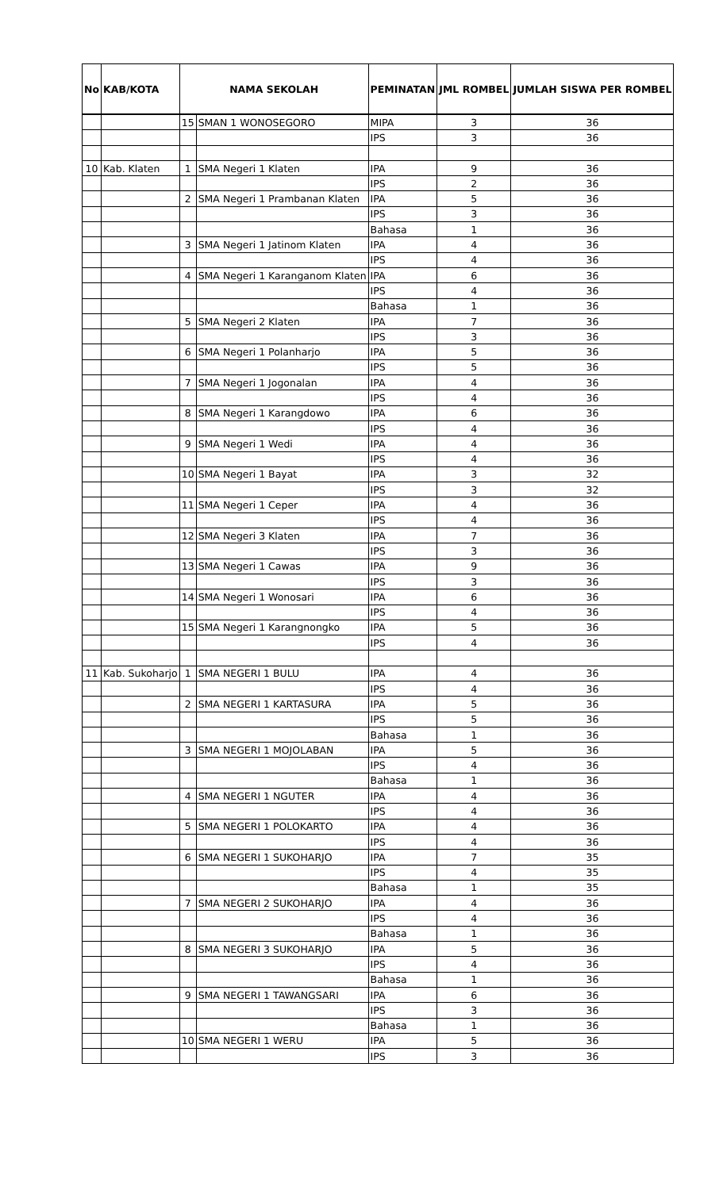| No | KAB/KOTA | NAMA SEKOLAH | | PEMINATAN | JML ROMBEL | JUMLAH SISWA PER ROMBEL |
| --- | --- | --- | --- | --- | --- | --- |
| | | 15 | SMAN 1 WONOSEGORO | MIPA | 3 | 36 |
| | | | | IPS | 3 | 36 |
| 10 | Kab. Klaten | 1 | SMA Negeri 1 Klaten | IPA | 9 | 36 |
| | | | | IPS | 2 | 36 |
| | | 2 | SMA Negeri 1 Prambanan Klaten | IPA | 5 | 36 |
| | | | | IPS | 3 | 36 |
| | | | | Bahasa | 1 | 36 |
| | | 3 | SMA Negeri 1 Jatinom Klaten | IPA | 4 | 36 |
| | | | | IPS | 4 | 36 |
| | | 4 | SMA Negeri 1 Karanganom Klaten | IPA | 6 | 36 |
| | | | | IPS | 4 | 36 |
| | | | | Bahasa | 1 | 36 |
| | | 5 | SMA Negeri 2 Klaten | IPA | 7 | 36 |
| | | | | IPS | 3 | 36 |
| | | 6 | SMA Negeri 1 Polanharjo | IPA | 5 | 36 |
| | | | | IPS | 5 | 36 |
| | | 7 | SMA Negeri 1 Jogonalan | IPA | 4 | 36 |
| | | | | IPS | 4 | 36 |
| | | 8 | SMA Negeri 1 Karangdowo | IPA | 6 | 36 |
| | | | | IPS | 4 | 36 |
| | | 9 | SMA Negeri 1 Wedi | IPA | 4 | 36 |
| | | | | IPS | 4 | 36 |
| | | 10 | SMA Negeri 1 Bayat | IPA | 3 | 32 |
| | | | | IPS | 3 | 32 |
| | | 11 | SMA Negeri 1 Ceper | IPA | 4 | 36 |
| | | | | IPS | 4 | 36 |
| | | 12 | SMA Negeri 3 Klaten | IPA | 7 | 36 |
| | | | | IPS | 3 | 36 |
| | | 13 | SMA Negeri 1 Cawas | IPA | 9 | 36 |
| | | | | IPS | 3 | 36 |
| | | 14 | SMA Negeri 1 Wonosari | IPA | 6 | 36 |
| | | | | IPS | 4 | 36 |
| | | 15 | SMA Negeri 1 Karangnongko | IPA | 5 | 36 |
| | | | | IPS | 4 | 36 |
| 11 | Kab. Sukoharjo | 1 | SMA NEGERI 1 BULU | IPA | 4 | 36 |
| | | | | IPS | 4 | 36 |
| | | 2 | SMA NEGERI 1 KARTASURA | IPA | 5 | 36 |
| | | | | IPS | 5 | 36 |
| | | | | Bahasa | 1 | 36 |
| | | 3 | SMA NEGERI 1 MOJOLABAN | IPA | 5 | 36 |
| | | | | IPS | 4 | 36 |
| | | | | Bahasa | 1 | 36 |
| | | 4 | SMA NEGERI 1 NGUTER | IPA | 4 | 36 |
| | | | | IPS | 4 | 36 |
| | | 5 | SMA NEGERI 1 POLOKARTO | IPA | 4 | 36 |
| | | | | IPS | 4 | 36 |
| | | 6 | SMA NEGERI 1 SUKOHARJO | IPA | 7 | 35 |
| | | | | IPS | 4 | 35 |
| | | | | Bahasa | 1 | 35 |
| | | 7 | SMA NEGERI 2 SUKOHARJO | IPA | 4 | 36 |
| | | | | IPS | 4 | 36 |
| | | | | Bahasa | 1 | 36 |
| | | 8 | SMA NEGERI 3 SUKOHARJO | IPA | 5 | 36 |
| | | | | IPS | 4 | 36 |
| | | | | Bahasa | 1 | 36 |
| | | 9 | SMA NEGERI 1 TAWANGSARI | IPA | 6 | 36 |
| | | | | IPS | 3 | 36 |
| | | | | Bahasa | 1 | 36 |
| | | 10 | SMA NEGERI 1 WERU | IPA | 5 | 36 |
| | | | | IPS | 3 | 36 |